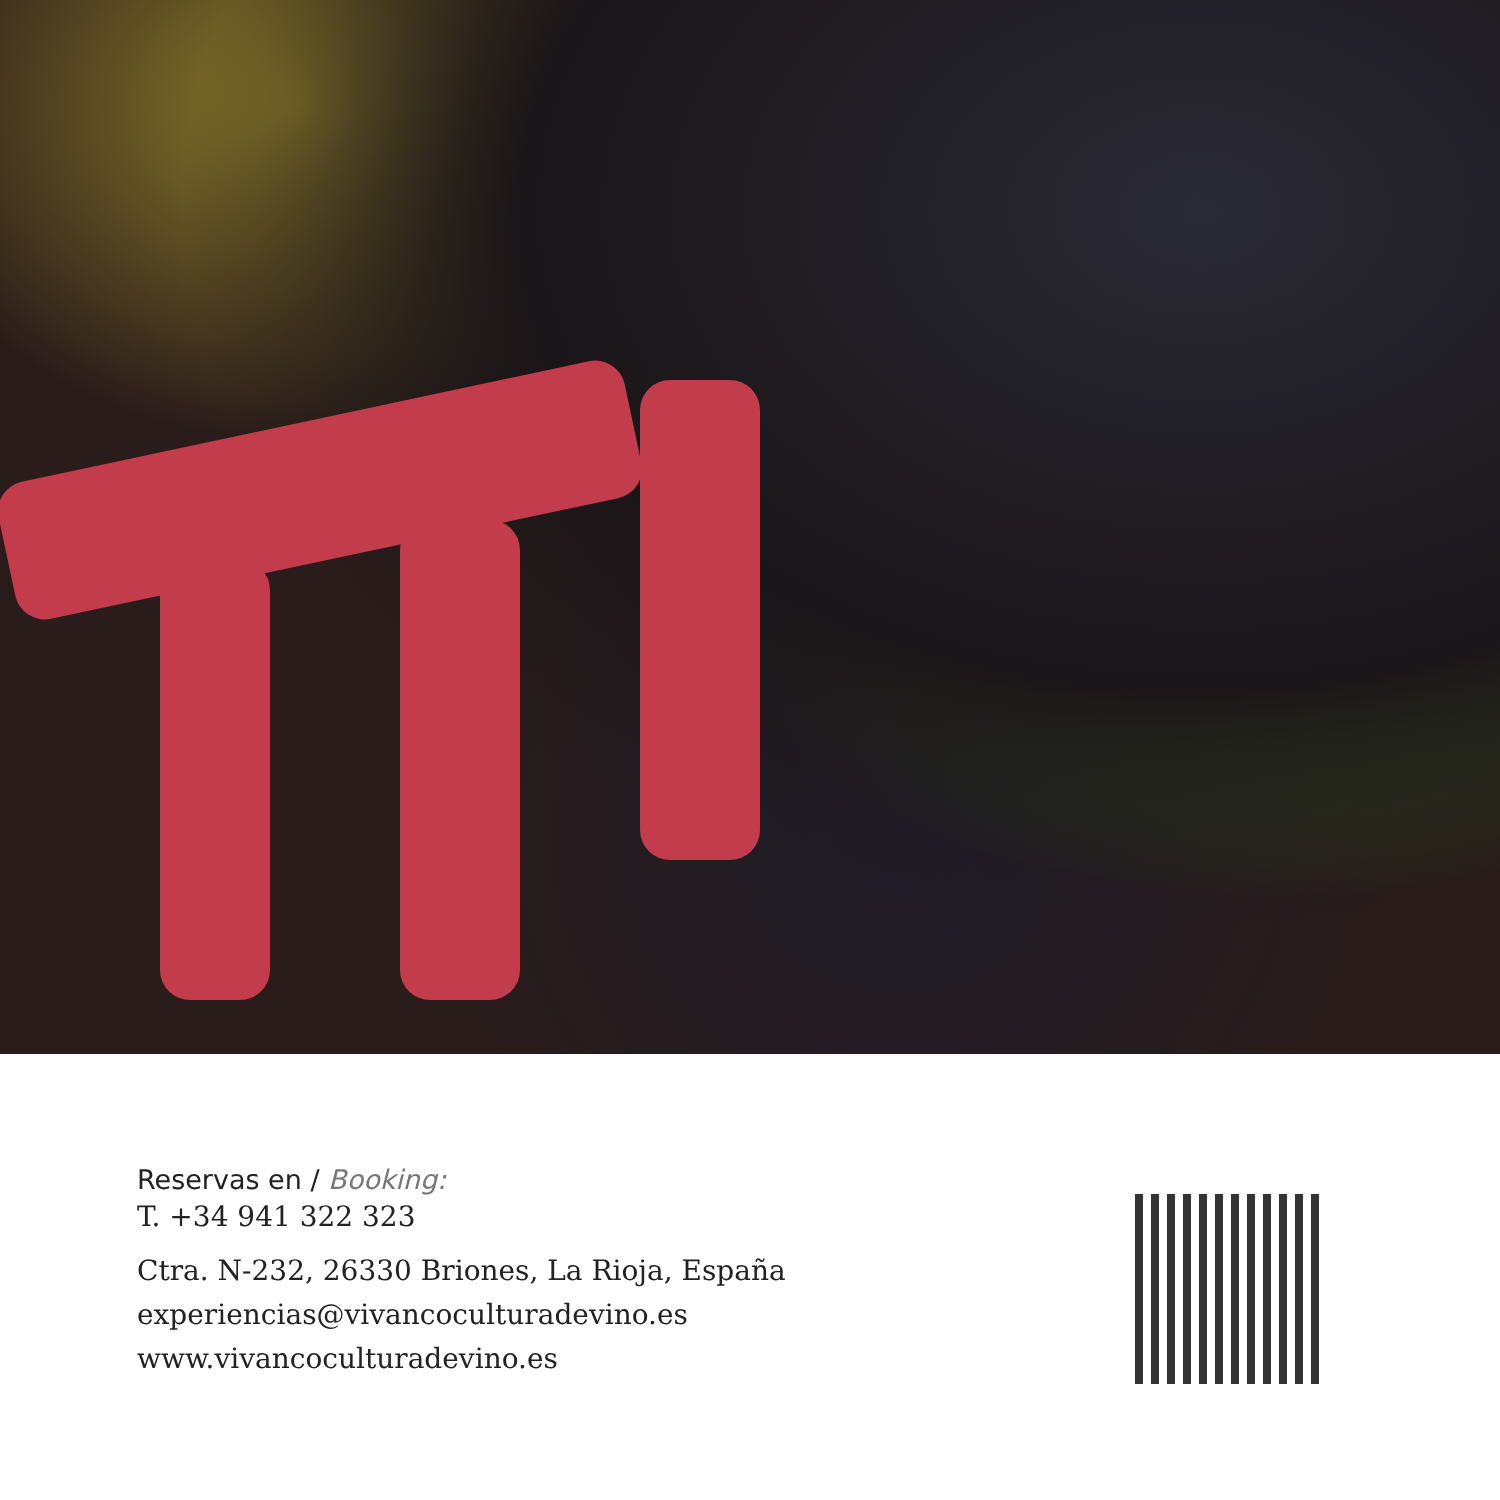Reservas en / Booking:
T. +34 941 322 323
Ctra. N-232, 26330 Briones, La Rioja, España
experiencias@vivancoculturadevino.es
www.vivancoculturadevino.es